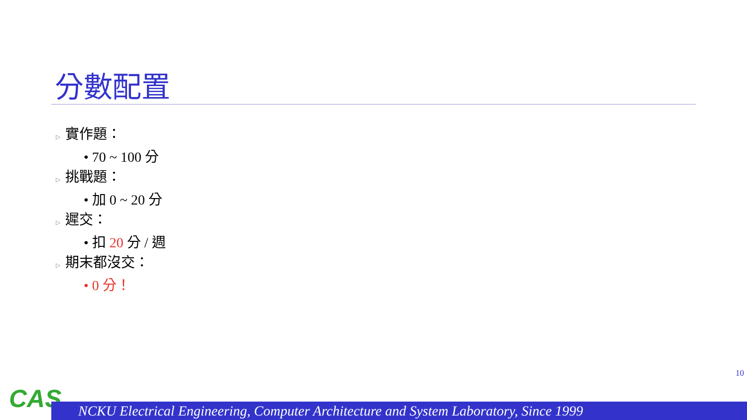分數配置
▷ 實作題：
• 70 ~ 100 分
▷ 挑戰題：
• 加 0 ~ 20 分
▷ 遲交：
• 扣 20 分 / 週
▷ 期末都沒交：
• 0 分！
10
CAS
NCKU Electrical Engineering, Computer Architecture and System Laboratory, Since 1999